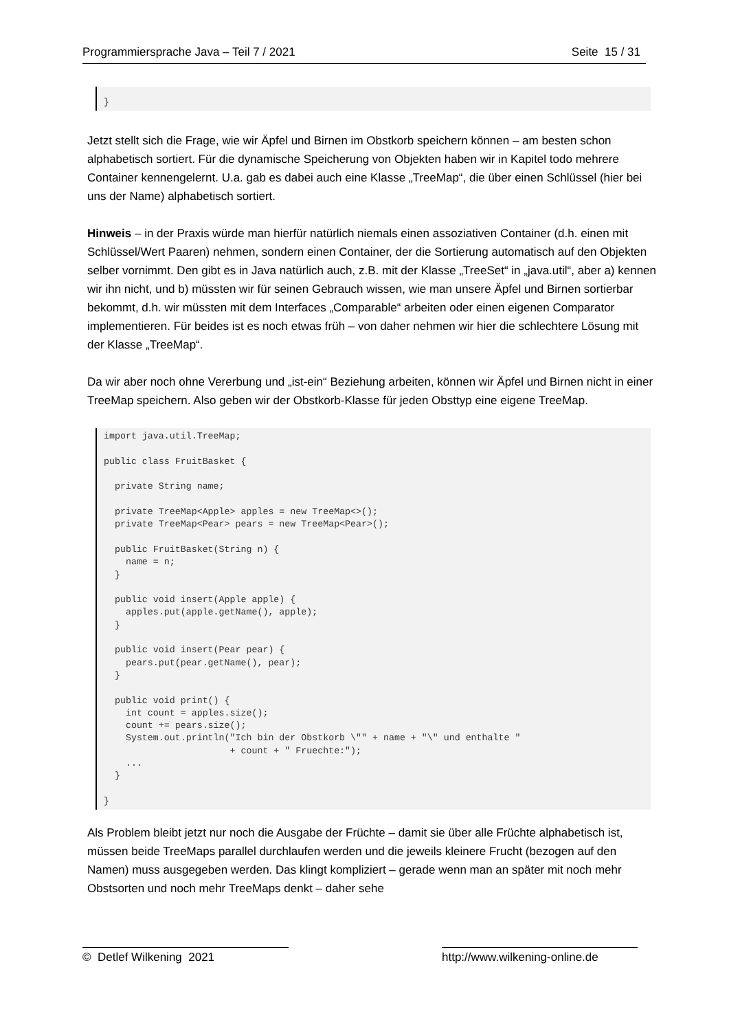Programmiersprache Java – Teil 7 / 2021 Seite 15 / 31
}
Jetzt stellt sich die Frage, wie wir Äpfel und Birnen im Obstkorb speichern können – am besten schon alphabetisch sortiert. Für die dynamische Speicherung von Objekten haben wir in Kapitel todo mehrere Container kennengelernt. U.a. gab es dabei auch eine Klasse „TreeMap“, die über einen Schlüssel (hier bei uns der Name) alphabetisch sortiert.
Hinweis – in der Praxis würde man hierfür natürlich niemals einen assoziativen Container (d.h. einen mit Schlüssel/Wert Paaren) nehmen, sondern einen Container, der die Sortierung automatisch auf den Objekten selber vornimmt. Den gibt es in Java natürlich auch, z.B. mit der Klasse „TreeSet“ in „java.util“, aber a) kennen wir ihn nicht, und b) müssten wir für seinen Gebrauch wissen, wie man unsere Äpfel und Birnen sortierbar bekommt, d.h. wir müssten mit dem Interfaces „Comparable“ arbeiten oder einen eigenen Comparator implementieren. Für beides ist es noch etwas früh – von daher nehmen wir hier die schlechtere Lösung mit der Klasse „TreeMap“.
Da wir aber noch ohne Vererbung und „ist-ein“ Beziehung arbeiten, können wir Äpfel und Birnen nicht in einer TreeMap speichern. Also geben wir der Obstkorb-Klasse für jeden Obsttyp eine eigene TreeMap.
import java.util.TreeMap;

public class FruitBasket {

  private String name;

  private TreeMap<Apple> apples = new TreeMap<>();
  private TreeMap<Pear> pears = new TreeMap<Pear>();

  public FruitBasket(String n) {
    name = n;
  }

  public void insert(Apple apple) {
    apples.put(apple.getName(), apple);
  }

  public void insert(Pear pear) {
    pears.put(pear.getName(), pear);
  }

  public void print() {
    int count = apples.size();
    count += pears.size();
    System.out.println("Ich bin der Obstkorb \"" + name + "\" und enthalte "
                       + count + " Fruechte:");
    ...
  }

}
Als Problem bleibt jetzt nur noch die Ausgabe der Früchte – damit sie über alle Früchte alphabetisch ist, müssen beide TreeMaps parallel durchlaufen werden und die jeweils kleinere Frucht (bezogen auf den Namen) muss ausgegeben werden. Das klingt kompliziert – gerade wenn man an später mit noch mehr Obstsorten und noch mehr TreeMaps denkt – daher sehe
© Detlef Wilkening 2021 http://www.wilkening-online.de